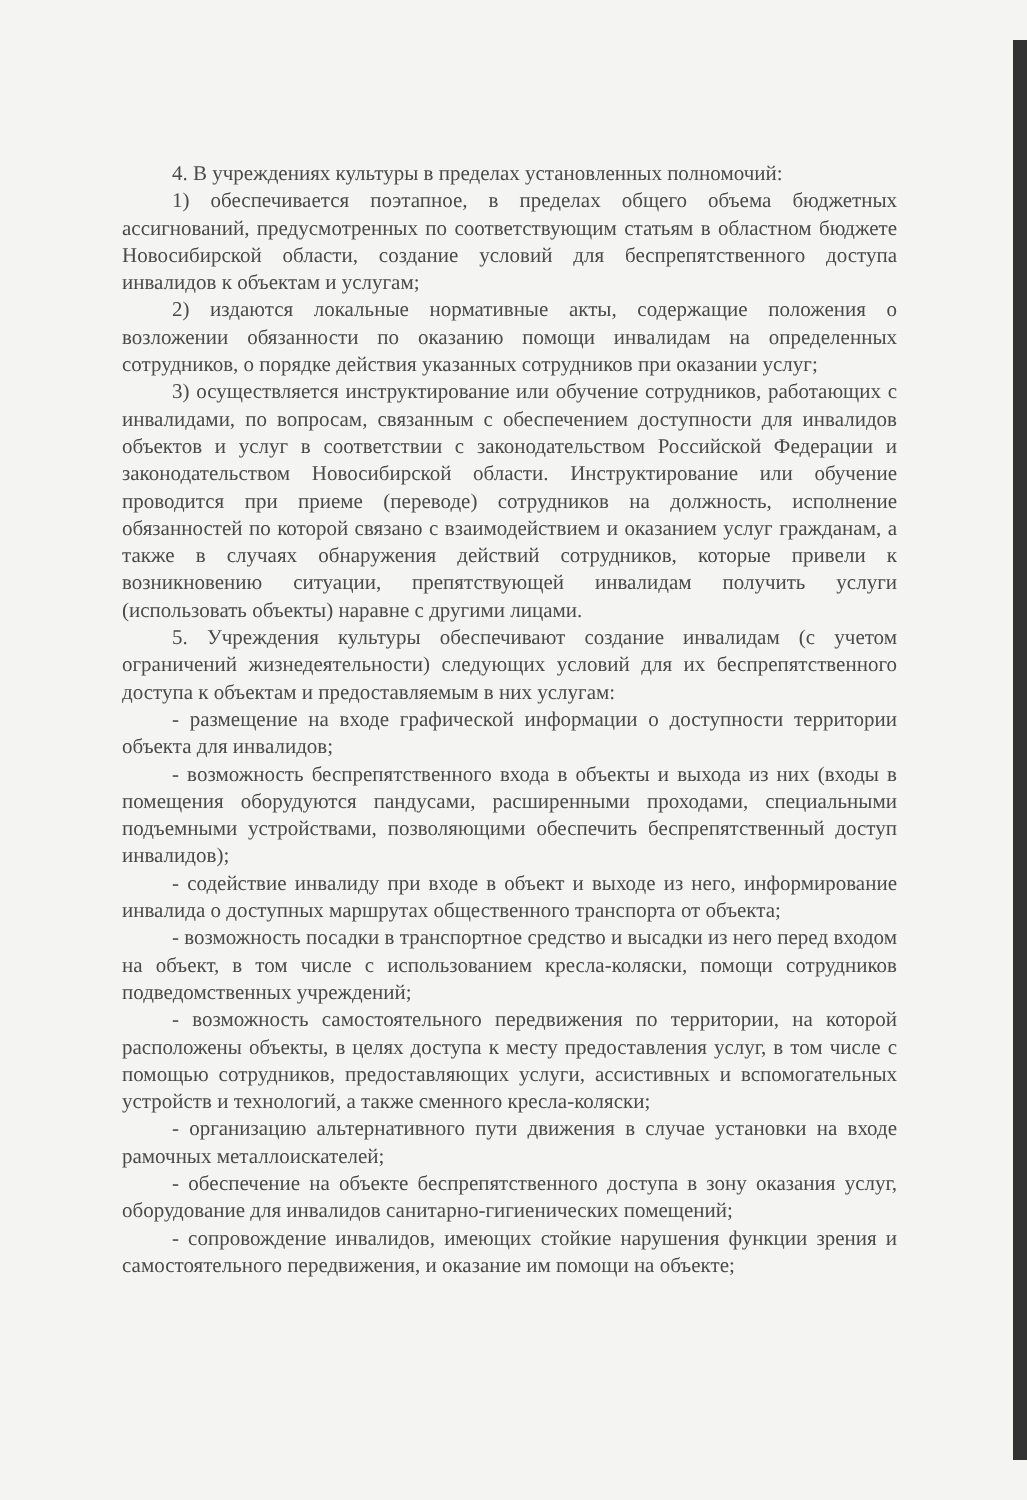4. В учреждениях культуры в пределах установленных полномочий:
1) обеспечивается поэтапное, в пределах общего объема бюджетных ассигнований, предусмотренных по соответствующим статьям в областном бюджете Новосибирской области, создание условий для беспрепятственного доступа инвалидов к объектам и услугам;
2) издаются локальные нормативные акты, содержащие положения о возложении обязанности по оказанию помощи инвалидам на определенных сотрудников, о порядке действия указанных сотрудников при оказании услуг;
3) осуществляется инструктирование или обучение сотрудников, работающих с инвалидами, по вопросам, связанным с обеспечением доступности для инвалидов объектов и услуг в соответствии с законодательством Российской Федерации и законодательством Новосибирской области. Инструктирование или обучение проводится при приеме (переводе) сотрудников на должность, исполнение обязанностей по которой связано с взаимодействием и оказанием услуг гражданам, а также в случаях обнаружения действий сотрудников, которые привели к возникновению ситуации, препятствующей инвалидам получить услуги (использовать объекты) наравне с другими лицами.
5. Учреждения культуры обеспечивают создание инвалидам (с учетом ограничений жизнедеятельности) следующих условий для их беспрепятственного доступа к объектам и предоставляемым в них услугам:
- размещение на входе графической информации о доступности территории объекта для инвалидов;
- возможность беспрепятственного входа в объекты и выхода из них (входы в помещения оборудуются пандусами, расширенными проходами, специальными подъемными устройствами, позволяющими обеспечить беспрепятственный доступ инвалидов);
- содействие инвалиду при входе в объект и выходе из него, информирование инвалида о доступных маршрутах общественного транспорта от объекта;
- возможность посадки в транспортное средство и высадки из него перед входом на объект, в том числе с использованием кресла-коляски, помощи сотрудников подведомственных учреждений;
- возможность самостоятельного передвижения по территории, на которой расположены объекты, в целях доступа к месту предоставления услуг, в том числе с помощью сотрудников, предоставляющих услуги, ассистивных и вспомогательных устройств и технологий, а также сменного кресла-коляски;
- организацию альтернативного пути движения в случае установки на входе рамочных металлоискателей;
- обеспечение на объекте беспрепятственного доступа в зону оказания услуг, оборудование для инвалидов санитарно-гигиенических помещений;
- сопровождение инвалидов, имеющих стойкие нарушения функции зрения и самостоятельного передвижения, и оказание им помощи на объекте;